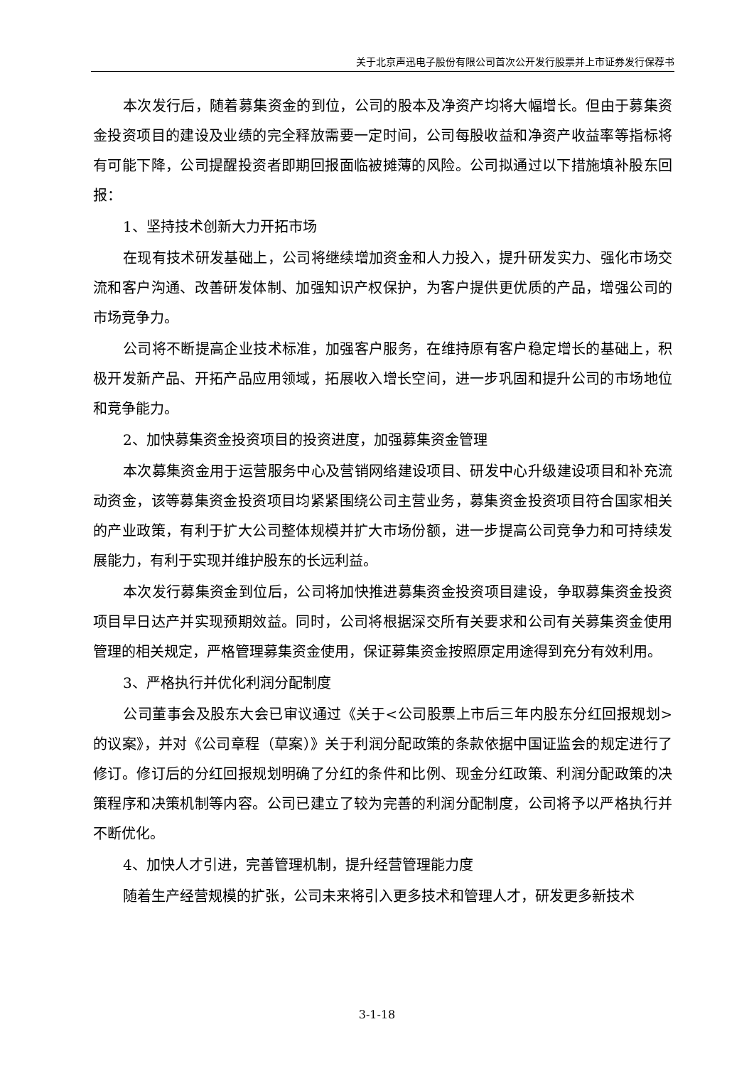关于北京声迅电子股份有限公司首次公开发行股票并上市证券发行保荐书
本次发行后，随着募集资金的到位，公司的股本及净资产均将大幅增长。但由于募集资金投资项目的建设及业绩的完全释放需要一定时间，公司每股收益和净资产收益率等指标将有可能下降，公司提醒投资者即期回报面临被摊薄的风险。公司拟通过以下措施填补股东回报：
1、坚持技术创新大力开拓市场
在现有技术研发基础上，公司将继续增加资金和人力投入，提升研发实力、强化市场交流和客户沟通、改善研发体制、加强知识产权保护，为客户提供更优质的产品，增强公司的市场竞争力。
公司将不断提高企业技术标准，加强客户服务，在维持原有客户稳定增长的基础上，积极开发新产品、开拓产品应用领域，拓展收入增长空间，进一步巩固和提升公司的市场地位和竞争能力。
2、加快募集资金投资项目的投资进度，加强募集资金管理
本次募集资金用于运营服务中心及营销网络建设项目、研发中心升级建设项目和补充流动资金，该等募集资金投资项目均紧紧围绕公司主营业务，募集资金投资项目符合国家相关的产业政策，有利于扩大公司整体规模并扩大市场份额，进一步提高公司竞争力和可持续发展能力，有利于实现并维护股东的长远利益。
本次发行募集资金到位后，公司将加快推进募集资金投资项目建设，争取募集资金投资项目早日达产并实现预期效益。同时，公司将根据深交所有关要求和公司有关募集资金使用管理的相关规定，严格管理募集资金使用，保证募集资金按照原定用途得到充分有效利用。
3、严格执行并优化利润分配制度
公司董事会及股东大会已审议通过《关于<公司股票上市后三年内股东分红回报规划>的议案》，并对《公司章程（草案）》关于利润分配政策的条款依据中国证监会的规定进行了修订。修订后的分红回报规划明确了分红的条件和比例、现金分红政策、利润分配政策的决策程序和决策机制等内容。公司已建立了较为完善的利润分配制度，公司将予以严格执行并不断优化。
4、加快人才引进，完善管理机制，提升经营管理能力度
随着生产经营规模的扩张，公司未来将引入更多技术和管理人才，研发更多新技术
3-1-18